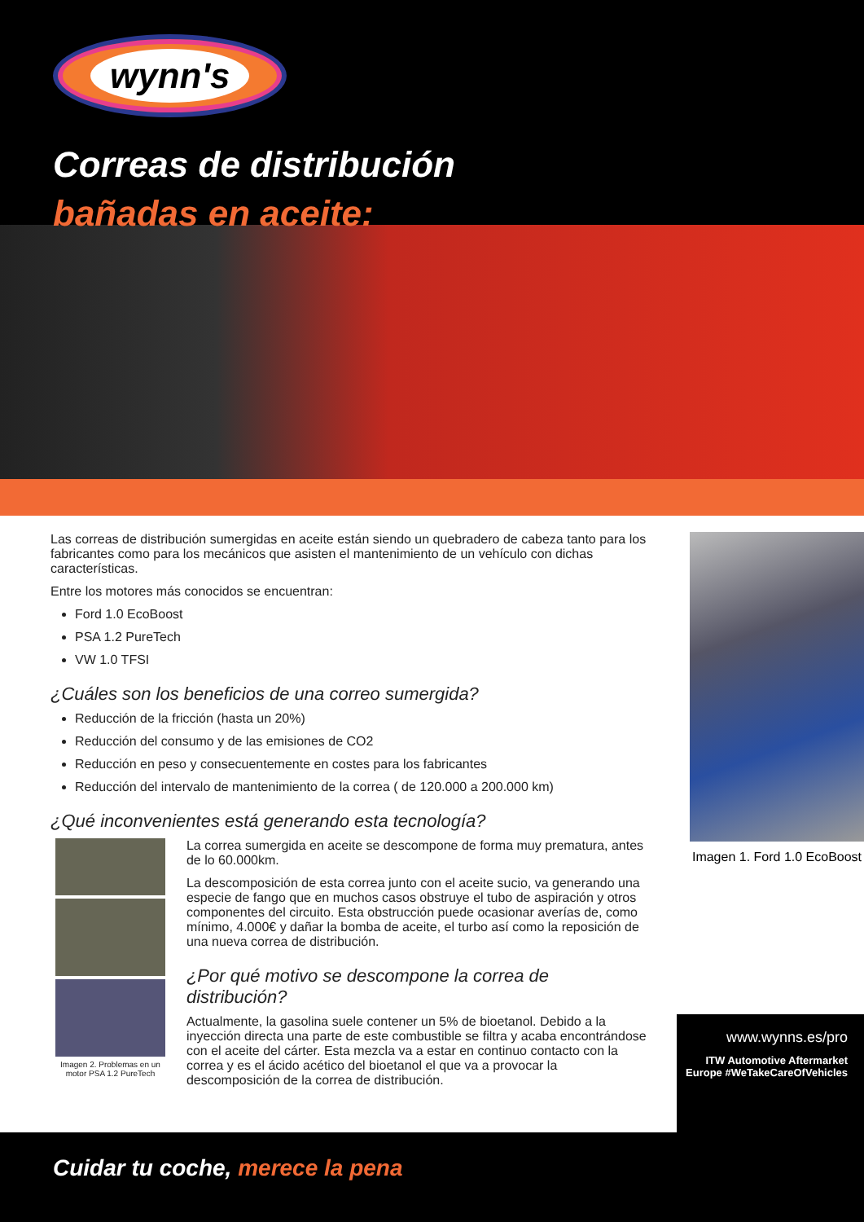wynn's
Correas de distribución
bañadas en aceite:
Las correas de distribución sumergidas en aceite están siendo un quebradero de cabeza tanto para los fabricantes como para los mecánicos que asisten el mantenimiento de un vehículo con dichas características.
Entre los motores más conocidos se encuentran:
Ford 1.0 EcoBoost
PSA 1.2 PureTech
VW 1.0 TFSI
¿Cuáles son los beneficios de una correo sumergida?
Reducción de la fricción (hasta un 20%)
Reducción del consumo y de las emisiones de CO2
Reducción en peso y consecuentemente en costes para los fabricantes
Reducción del intervalo de mantenimiento de la correa ( de 120.000 a 200.000 km)
¿Qué inconvenientes está generando esta tecnología?
Imagen 2. Problemas en un motor PSA 1.2 PureTech
La correa sumergida en aceite se descompone de forma muy prematura, antes de lo 60.000km.
La descomposición de esta correa junto con el aceite sucio, va generando una especie de fango que en muchos casos obstruye el tubo de aspiración y otros componentes del circuito. Esta obstrucción puede ocasionar averías de, como mínimo, 4.000€ y dañar la bomba de aceite, el turbo así como la reposición de una nueva correa de distribución.
¿Por qué motivo se descompone la correa de distribución?
Actualmente, la gasolina suele contener un 5% de bioetanol. Debido a la inyección directa una parte de este combustible se filtra y acaba encontrándose con el aceite del cárter. Esta mezcla va a estar en continuo contacto con la correa y es el ácido acético del bioetanol el que va a provocar la descomposición de la correa de distribución.
Imagen 1. Ford 1.0 EcoBoost
www.wynns.es/pro
ITW Automotive Aftermarket Europe #WeTakeCareOfVehicles
Cuidar tu coche, merece la pena